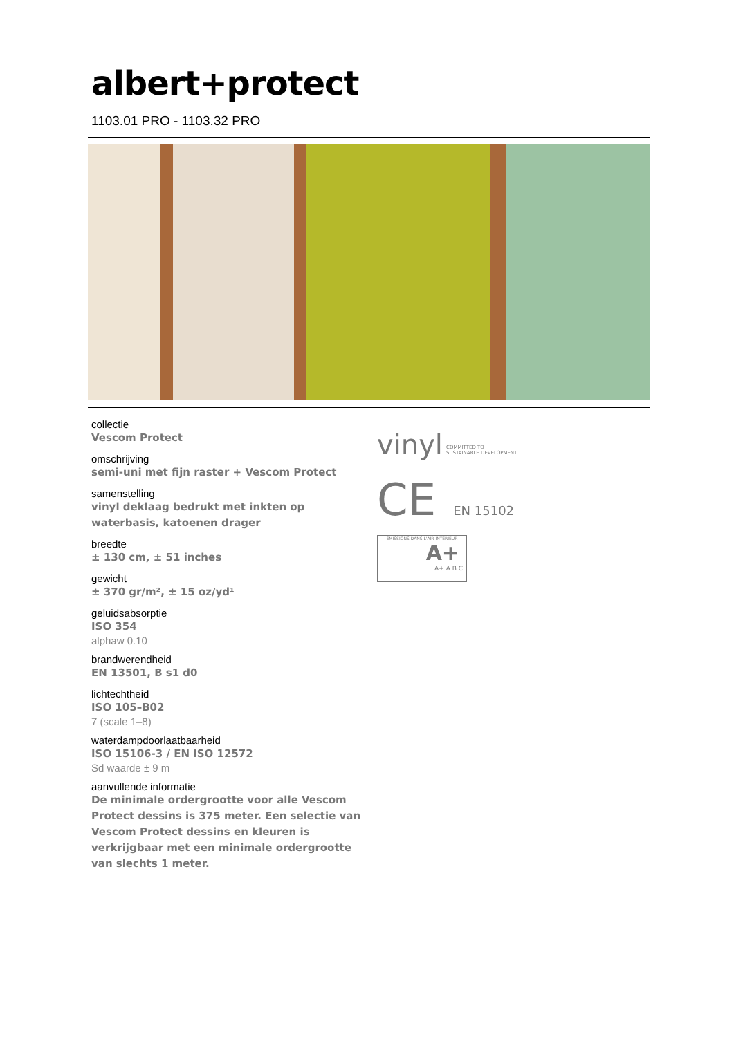albert+protect
1103.01 PRO - 1103.32 PRO
collectie
Vescom Protect
omschrijving
semi-uni met fijn raster + Vescom Protect
samenstelling
vinyl deklaag bedrukt met inkten op waterbasis, katoenen drager
breedte
± 130 cm, ± 51 inches
gewicht
± 370 gr/m², ± 15 oz/yd¹
geluidsabsorptie
ISO 354
alphaw 0.10
brandwerendheid
EN 13501, B s1 d0
lichtechtheid
ISO 105–B02
7 (scale 1–8)
waterdampdoorlaatbaarheid
ISO 15106-3 / EN ISO 12572
Sd waarde ± 9 m
aanvullende informatie
De minimale ordergrootte voor alle Vescom Protect dessins is 375 meter. Een selectie van Vescom Protect dessins en kleuren is verkrijgbaar met een minimale ordergrootte van slechts 1 meter.
vinyl COMMITTED TO
SUSTAINABLE DEVELOPMENT
CE EN 15102
ÉMISSIONS DANS L'AIR INTÉRIEUR
A+
A+ A B C